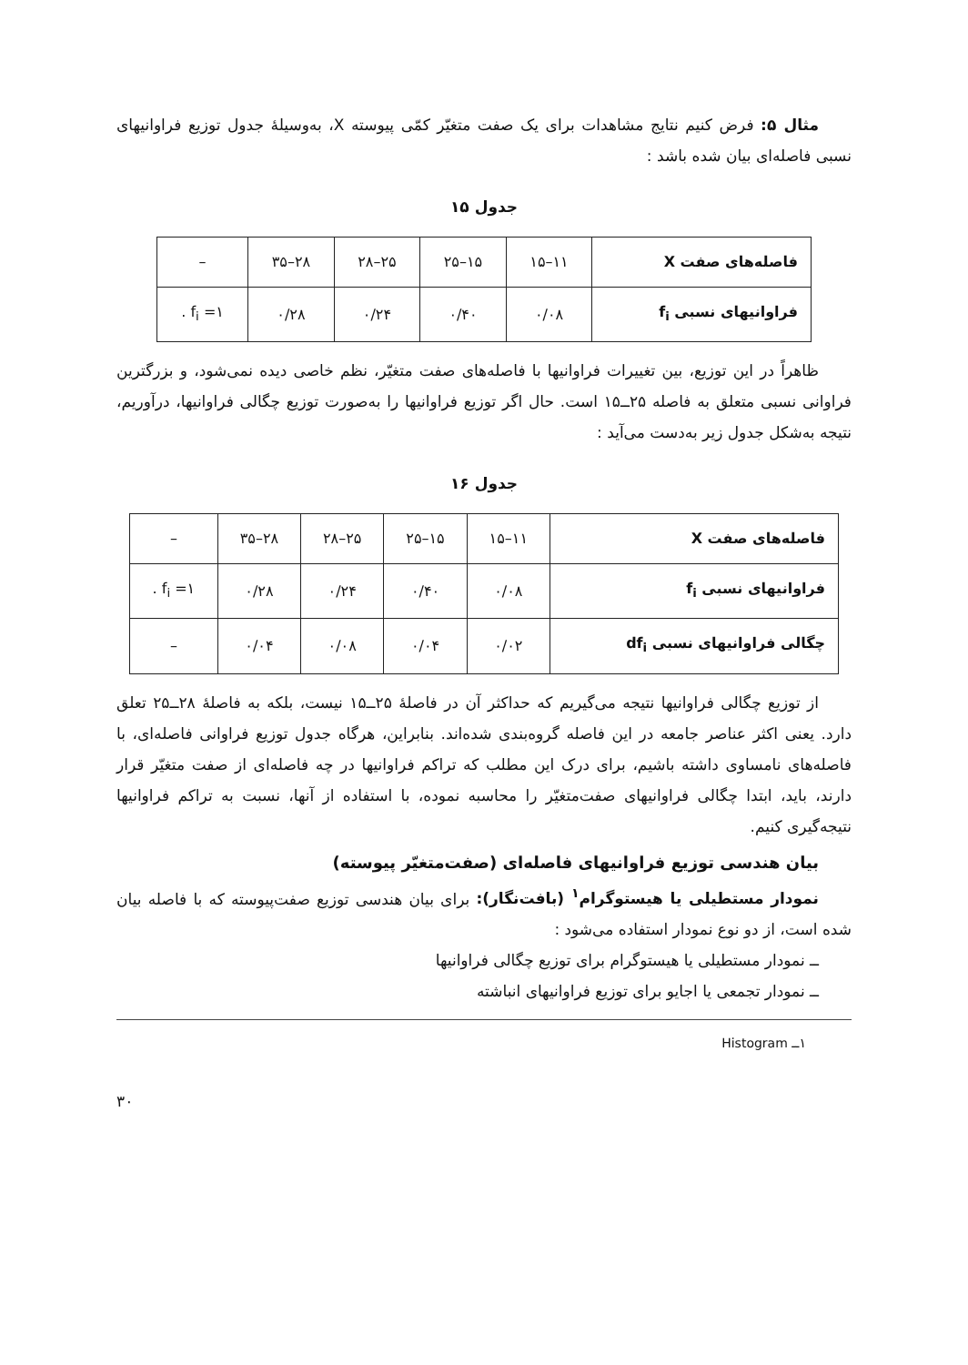مثال ۵: فرض کنیم نتایج مشاهدات برای یک صفت متغیّر کمّی پیوسته X، به‌وسیلهٔ جدول توزیع فراوانیهای نسبی فاصله‌ای بیان شده باشد :
جدول ۱۵
| فاصله‌های صفت X | ۱۱–۱۵ | ۱۵–۲۵ | ۲۵–۲۸ | ۲۸–۳۵ | – |
| فراوانیهای نسبی f<sub>i</sub> | ۰/۰۸ | ۰/۴۰ | ۰/۲۴ | ۰/۲۸ | f<sub>i</sub> =۱ . |
ظاهراً در این توزیع، بین تغییرات فراوانیها با فاصله‌های صفت متغیّر، نظم خاصی دیده نمی‌شود، و بزرگترین فراوانی نسبی متعلق به فاصله ۲۵ــ۱۵ است. حال اگر توزیع فراوانیها را به‌صورت توزیع چگالی فراوانیها، درآوریم، نتیجه به‌شکل جدول زیر به‌دست می‌آید :
جدول ۱۶
| فاصله‌های صفت X | ۱۱–۱۵ | ۱۵–۲۵ | ۲۵–۲۸ | ۲۸–۳۵ | – |
| فراوانیهای نسبی f<sub>i</sub> | ۰/۰۸ | ۰/۴۰ | ۰/۲۴ | ۰/۲۸ | f<sub>i</sub> =۱ . |
| چگالی فراوانیهای نسبی df<sub>i</sub> | ۰/۰۲ | ۰/۰۴ | ۰/۰۸ | ۰/۰۴ | – |
از توزیع چگالی فراوانیها نتیجه می‌گیریم که حداکثر آن در فاصلهٔ ۲۵ــ۱۵ نیست، بلکه به فاصلهٔ ۲۸ــ۲۵ تعلق دارد. یعنی اکثر عناصر جامعه در این فاصله گروه‌بندی شده‌اند. بنابراین، هرگاه جدول توزیع فراوانی فاصله‌ای، با فاصله‌های نامساوی داشته باشیم، برای درک این مطلب که تراکم فراوانیها در چه فاصله‌ای از صفت متغیّر قرار دارند، باید، ابتدا چگالی فراوانیهای صفت‌متغیّر را محاسبه نموده، با استفاده از آنها، نسبت به تراکم فراوانیها نتیجه‌گیری کنیم.
بیان هندسی توزیع فراوانیهای فاصله‌ای (صفت‌متغیّر پیوسته)
نمودار مستطیلی یا هیستوگرام<sup>۱</sup> (بافت‌نگار): برای بیان هندسی توزیع صفت‌پیوسته که با فاصله بیان شده است، از دو نوع نمودار استفاده می‌شود :
ــ نمودار مستطیلی یا هیستوگرام برای توزیع چگالی فراوانیها
ــ نمودار تجمعی یا اجایو برای توزیع فراوانیهای انباشته
۱ــ Histogram
۳۰